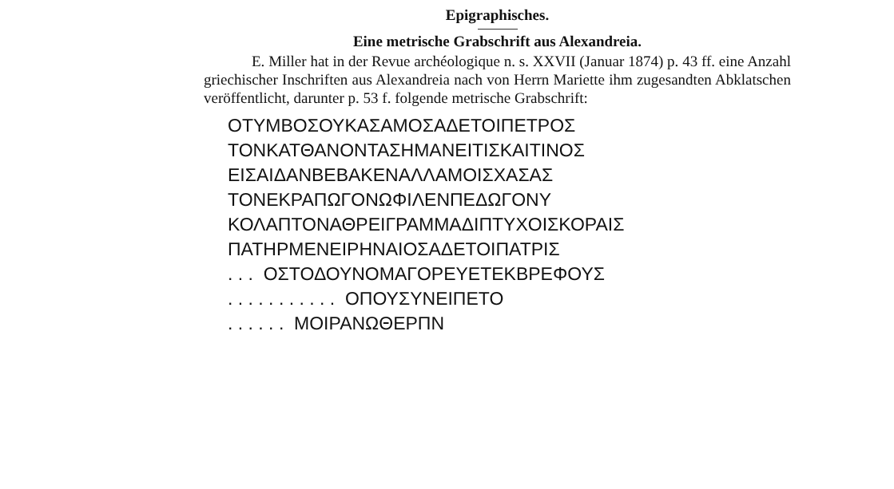Epigraphisches.
Eine metrische Grabschrift aus Alexandreia.
E. Miller hat in der Revue archéologique n. s. XXVII (Januar 1874) p. 43 ff. eine Anzahl griechischer Inschriften aus Alexandreia nach von Herrn Mariette ihm zugesandten Abklatschen veröffentlicht, darunter p. 53 f. folgende metrische Grabschrift:
ΟΤΥΜΒΟΣΟΥΚΑΣΑΜΟΣΑΔΕΤΟΙΠΕΤΡΟΣ
ΤΟΝΚΑΤΘΑΝΟΝΤΑΣΗΜΑΝΕΙΤΙΣΚΑΙΤΙΝΟΣ
ΕΙΣΑΙΔΑΝΒΕΒΑΚΕΝΑΛΛΑΜΟΙΣΧΑΣΑΣ
ΤΟΝΕΚΡΑΠΩΓΟΝΩΦΙΛΕΝΠΕΔΩΓΟΝΥ
ΚΟΛΑΠΤΟΝΑΘΡΕΙΓΡΑΜΜΑΔΙΠΤΥΧΟΙΣΚΟΡΑΙΣ
ΠΑΤΗΡΜΕΝΕΙΡΗΝΑΙΟΣΑΔΕΤΟΙΠΑΤΡΙΣ
. . . ΟΣΤΟΔΟΥΝΟΜΑΓΟΡΕΥΕΤΕΚΒΡΕΦΟΥΣ
. . . . . . . . . . . ΟΠΟΥΣΥΝΕΙΠΕΤΟ
. . . . . . ΜΟΙΡΑΝΩΘΕΡΠΝ